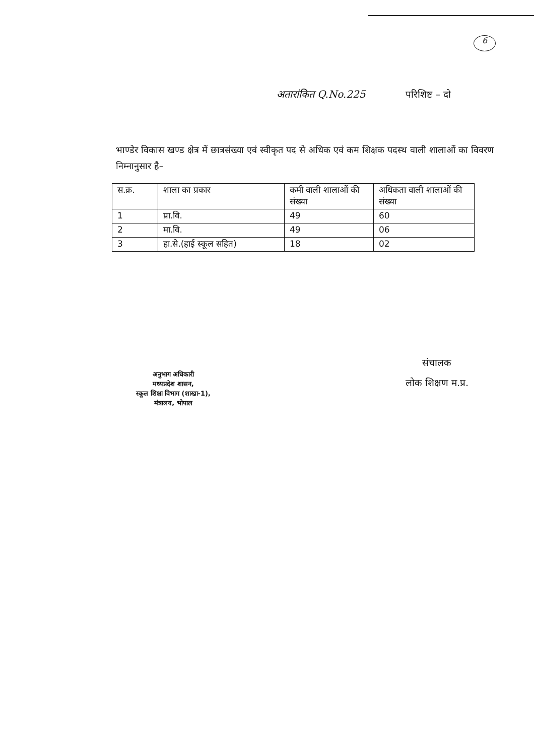6
अतारांकित Q.No.225 परिशिष्ट – दो
भाण्डेर विकास खण्ड क्षेत्र में छात्रसंख्या एवं स्वीकृत पद से अधिक एवं कम शिक्षक पदस्थ वाली शालाओं का विवरण निम्नानुसार है–
| स.क्र. | शाला का प्रकार | कमी वाली शालाओं की संख्या | अधिकता वाली शालाओं की संख्या |
| --- | --- | --- | --- |
| 1 | प्रा.वि. | 49 | 60 |
| 2 | मा.वि. | 49 | 06 |
| 3 | हा.से.(हाई स्कूल सहित) | 18 | 02 |
अनुभाग अधिकारी
मध्यप्रदेश शासन,
स्कूल शिक्षा विभाग (शाखा-1),
मंत्रालय, भोपाल
संचालक
लोक शिक्षण म.प्र.